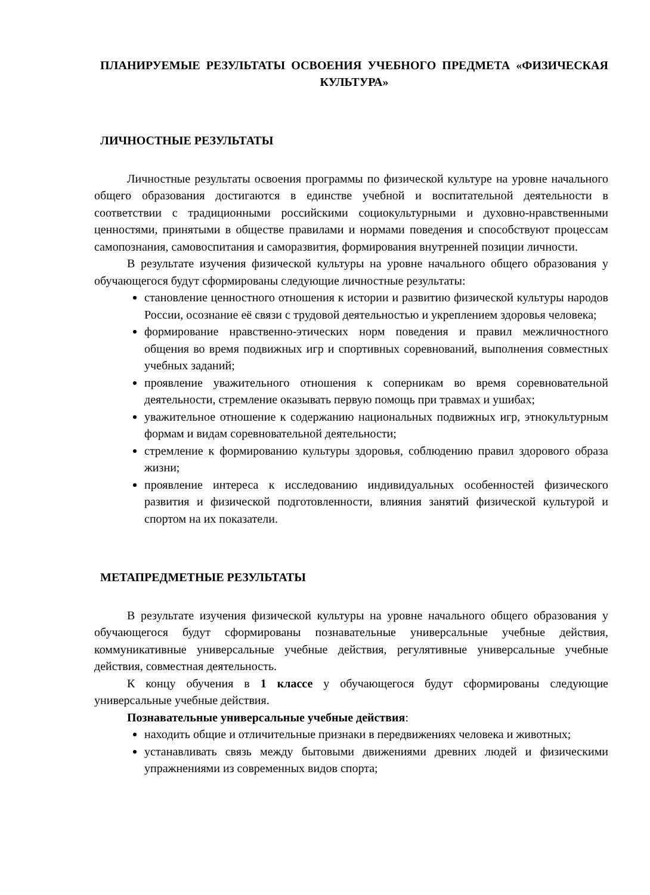ПЛАНИРУЕМЫЕ РЕЗУЛЬТАТЫ ОСВОЕНИЯ УЧЕБНОГО ПРЕДМЕТА «ФИЗИЧЕСКАЯ КУЛЬТУРА»
ЛИЧНОСТНЫЕ РЕЗУЛЬТАТЫ
Личностные результаты освоения программы по физической культуре на уровне начального общего образования достигаются в единстве учебной и воспитательной деятельности в соответствии с традиционными российскими социокультурными и духовно-нравственными ценностями, принятыми в обществе правилами и нормами поведения и способствуют процессам самопознания, самовоспитания и саморазвития, формирования внутренней позиции личности.
В результате изучения физической культуры на уровне начального общего образования у обучающегося будут сформированы следующие личностные результаты:
становление ценностного отношения к истории и развитию физической культуры народов России, осознание её связи с трудовой деятельностью и укреплением здоровья человека;
формирование нравственно-этических норм поведения и правил межличностного общения во время подвижных игр и спортивных соревнований, выполнения совместных учебных заданий;
проявление уважительного отношения к соперникам во время соревновательной деятельности, стремление оказывать первую помощь при травмах и ушибах;
уважительное отношение к содержанию национальных подвижных игр, этнокультурным формам и видам соревновательной деятельности;
стремление к формированию культуры здоровья, соблюдению правил здорового образа жизни;
проявление интереса к исследованию индивидуальных особенностей физического развития и физической подготовленности, влияния занятий физической культурой и спортом на их показатели.
МЕТАПРЕДМЕТНЫЕ РЕЗУЛЬТАТЫ
В результате изучения физической культуры на уровне начального общего образования у обучающегося будут сформированы познавательные универсальные учебные действия, коммуникативные универсальные учебные действия, регулятивные универсальные учебные действия, совместная деятельность.
К концу обучения в 1 классе у обучающегося будут сформированы следующие универсальные учебные действия.
Познавательные универсальные учебные действия:
находить общие и отличительные признаки в передвижениях человека и животных;
устанавливать связь между бытовыми движениями древних людей и физическими упражнениями из современных видов спорта;